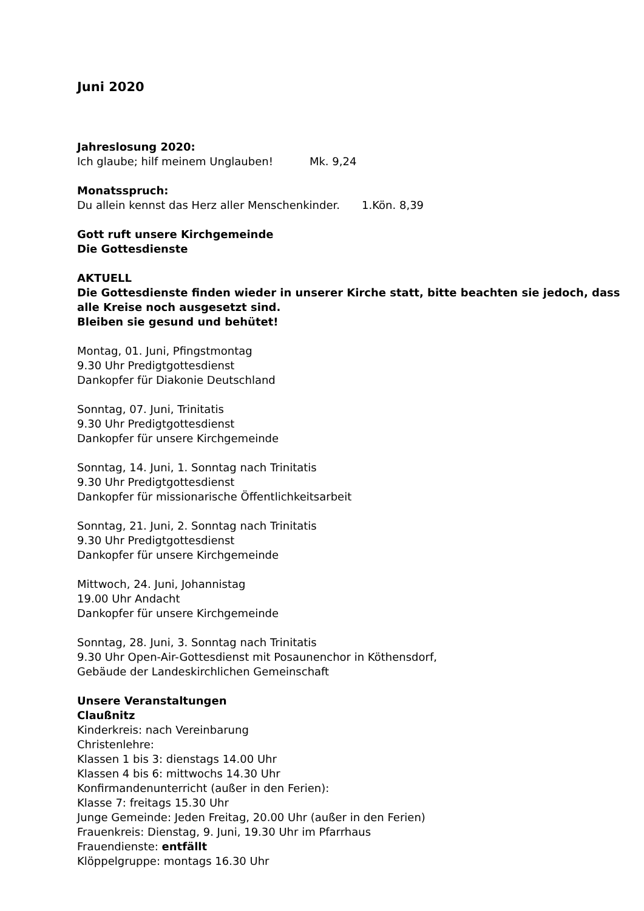Juni 2020
Jahreslosung 2020:
Ich glaube; hilf meinem Unglauben! Mk. 9,24
Monatsspruch:
Du allein kennst das Herz aller Menschenkinder. 1.Kön. 8,39
Gott ruft unsere Kirchgemeinde
Die Gottesdienste
AKTUELL
Die Gottesdienste finden wieder in unserer Kirche statt, bitte beachten sie jedoch, dass alle Kreise noch ausgesetzt sind.
Bleiben sie gesund und behütet!
Montag, 01. Juni, Pfingstmontag
9.30 Uhr Predigtgottesdienst
Dankopfer für Diakonie Deutschland
Sonntag, 07. Juni, Trinitatis
9.30 Uhr Predigtgottesdienst
Dankopfer für unsere Kirchgemeinde
Sonntag, 14. Juni, 1. Sonntag nach Trinitatis
9.30 Uhr Predigtgottesdienst
Dankopfer für missionarische Öffentlichkeitsarbeit
Sonntag, 21. Juni, 2. Sonntag nach Trinitatis
9.30 Uhr Predigtgottesdienst
Dankopfer für unsere Kirchgemeinde
Mittwoch, 24. Juni, Johannistag
19.00 Uhr Andacht
Dankopfer für unsere Kirchgemeinde
Sonntag, 28. Juni, 3. Sonntag nach Trinitatis
9.30 Uhr Open-Air-Gottesdienst mit Posaunenchor in Köthensdorf,
Gebäude der Landeskirchlichen Gemeinschaft
Unsere Veranstaltungen
Claußnitz
Kinderkreis: nach Vereinbarung
Christenlehre:
Klassen 1 bis 3: dienstags 14.00 Uhr
Klassen 4 bis 6: mittwochs 14.30 Uhr
Konfirmandenunterricht (außer in den Ferien):
Klasse 7: freitags 15.30 Uhr
Junge Gemeinde: Jeden Freitag, 20.00 Uhr (außer in den Ferien)
Frauenkreis: Dienstag, 9. Juni, 19.30 Uhr im Pfarrhaus
Frauendienste: entfällt
Klöppelgruppe: montags 16.30 Uhr